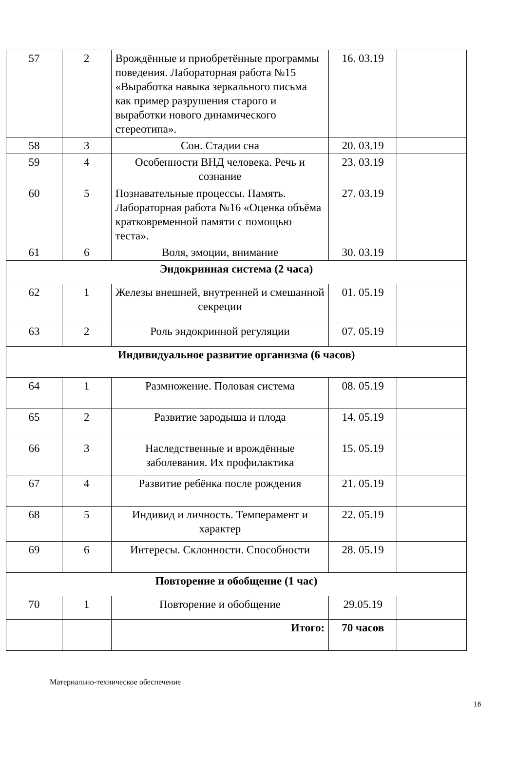| 57 | 2 | Врождённые и приобретённые программы поведения. Лабораторная работа №15 «Выработка навыка зеркального письма как пример разрушения старого и выработки нового динамического стереотипа». | 16. 03.19 | |
| 58 | 3 | Сон. Стадии сна | 20. 03.19 | |
| 59 | 4 | Особенности ВНД человека. Речь и сознание | 23. 03.19 | |
| 60 | 5 | Познавательные процессы. Память. Лабораторная работа №16 «Оценка объёма кратковременной памяти с помощью теста». | 27. 03.19 | |
| 61 | 6 | Воля, эмоции, внимание | 30. 03.19 | |
| Эндокринная система (2 часа) | | | | |
| 62 | 1 | Железы внешней, внутренней и смешанной секреции | 01. 05.19 | |
| 63 | 2 | Роль эндокринной регуляции | 07. 05.19 | |
| Индивидуальное развитие организма (6 часов) | | | | |
| 64 | 1 | Размножение. Половая система | 08. 05.19 | |
| 65 | 2 | Развитие зародыша и плода | 14. 05.19 | |
| 66 | 3 | Наследственные и врождённые заболевания. Их профилактика | 15. 05.19 | |
| 67 | 4 | Развитие ребёнка после рождения | 21. 05.19 | |
| 68 | 5 | Индивид и личность. Темперамент и характер | 22. 05.19 | |
| 69 | 6 | Интересы. Склонности. Способности | 28. 05.19 | |
| Повторение и обобщение (1 час) | | | | |
| 70 | 1 | Повторение и обобщение | 29.05.19 | |
| | | Итого: | 70 часов | |
Материально-техническое обеспечение
16